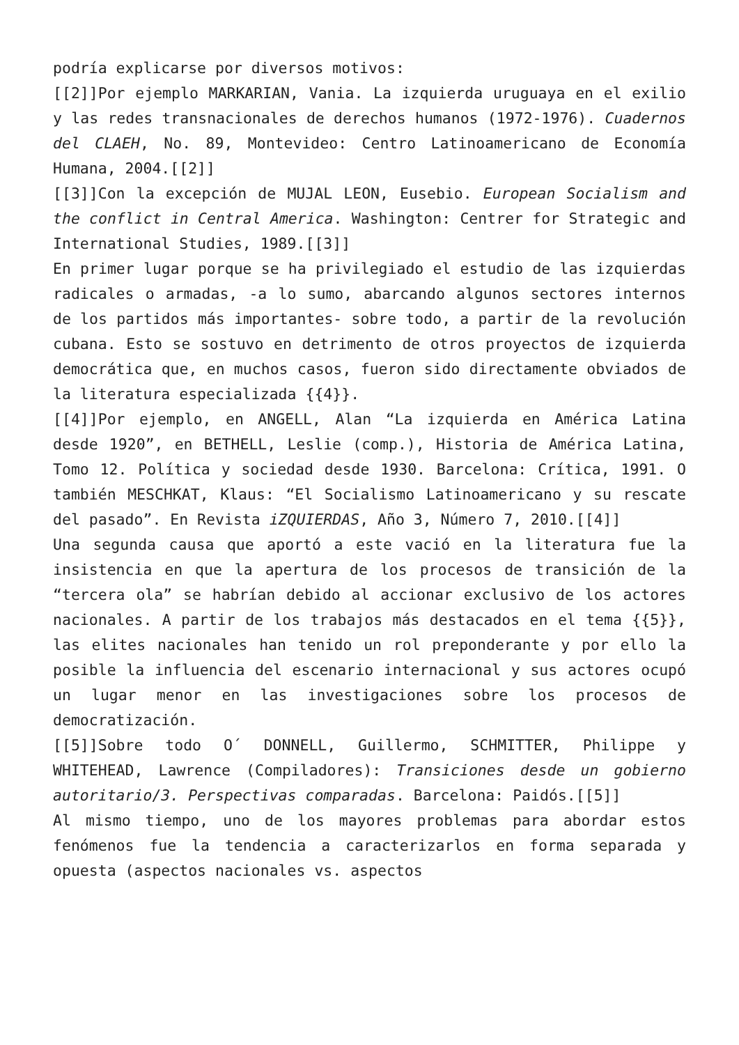podría explicarse por diversos motivos:
[[2]]Por ejemplo MARKARIAN, Vania. La izquierda uruguaya en el exilio y las redes transnacionales de derechos humanos (1972-1976). Cuadernos del CLAEH, No. 89, Montevideo: Centro Latinoamericano de Economía Humana, 2004.[[2]]
[[3]]Con la excepción de MUJAL LEON, Eusebio. European Socialism and the conflict in Central America. Washington: Centrer for Strategic and International Studies, 1989.[[3]]
En primer lugar porque se ha privilegiado el estudio de las izquierdas radicales o armadas, -a lo sumo, abarcando algunos sectores internos de los partidos más importantes- sobre todo, a partir de la revolución cubana. Esto se sostuvo en detrimento de otros proyectos de izquierda democrática que, en muchos casos, fueron sido directamente obviados de la literatura especializada {{4}}.
[[4]]Por ejemplo, en ANGELL, Alan “La izquierda en América Latina desde 1920”, en BETHELL, Leslie (comp.), Historia de América Latina, Tomo 12. Política y sociedad desde 1930. Barcelona: Crítica, 1991. O también MESCHKAT, Klaus: “El Socialismo Latinoamericano y su rescate del pasado”. En Revista iZQUIERDAS, Año 3, Número 7, 2010.[[4]]
Una segunda causa que aportó a este vació en la literatura fue la insistencia en que la apertura de los procesos de transición de la “tercera ola” se habrían debido al accionar exclusivo de los actores nacionales. A partir de los trabajos más destacados en el tema {{5}}, las elites nacionales han tenido un rol preponderante y por ello la posible la influencia del escenario internacional y sus actores ocupó un lugar menor en las investigaciones sobre los procesos de democratización.
[[5]]Sobre todo O´ DONNELL, Guillermo, SCHMITTER, Philippe y WHITEHEAD, Lawrence (Compiladores): Transiciones desde un gobierno autoritario/3. Perspectivas comparadas. Barcelona: Paidós.[[5]]
Al mismo tiempo, uno de los mayores problemas para abordar estos fenómenos fue la tendencia a caracterizarlos en forma separada y opuesta (aspectos nacionales vs. aspectos